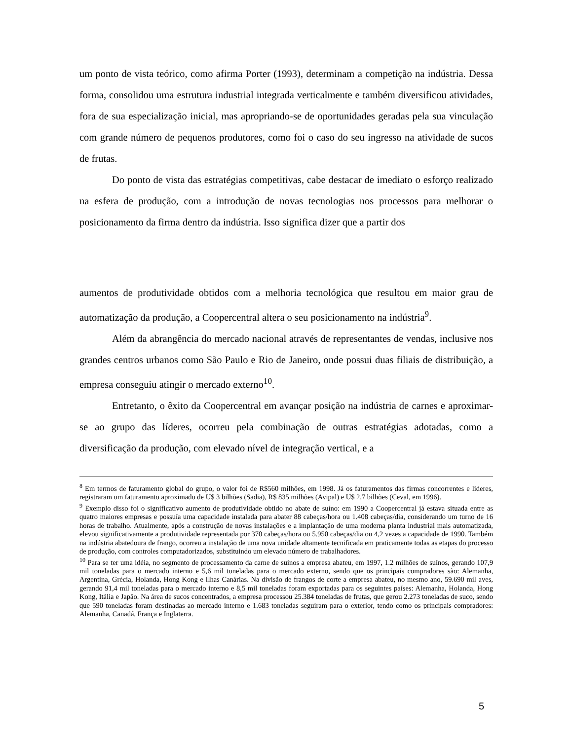um ponto de vista teórico, como afirma Porter (1993), determinam a competição na indústria. Dessa forma, consolidou uma estrutura industrial integrada verticalmente e também diversificou atividades, fora de sua especialização inicial, mas apropriando-se de oportunidades geradas pela sua vinculação com grande número de pequenos produtores, como foi o caso do seu ingresso na atividade de sucos de frutas.
Do ponto de vista das estratégias competitivas, cabe destacar de imediato o esforço realizado na esfera de produção, com a introdução de novas tecnologias nos processos para melhorar o posicionamento da firma dentro da indústria. Isso significa dizer que a partir dos
aumentos de produtividade obtidos com a melhoria tecnológica que resultou em maior grau de automatização da produção, a Coopercentral altera o seu posicionamento na indústria<sup>9</sup>.
Além da abrangência do mercado nacional através de representantes de vendas, inclusive nos grandes centros urbanos como São Paulo e Rio de Janeiro, onde possui duas filiais de distribuição, a empresa conseguiu atingir o mercado externo<sup>10</sup>.
Entretanto, o êxito da Coopercentral em avançar posição na indústria de carnes e aproximar-se ao grupo das líderes, ocorreu pela combinação de outras estratégias adotadas, como a diversificação da produção, com elevado nível de integração vertical, e a
<sup>8</sup> Em termos de faturamento global do grupo, o valor foi de R$560 milhões, em 1998. Já os faturamentos das firmas concorrentes e líderes, registraram um faturamento aproximado de U$ 3 bilhões (Sadia), R$ 835 milhões (Avipal) e U$ 2,7 bilhões (Ceval, em 1996).
<sup>9</sup> Exemplo disso foi o significativo aumento de produtividade obtido no abate de suíno: em 1990 a Coopercentral já estava situada entre as quatro maiores empresas e possuía uma capacidade instalada para abater 88 cabeças/hora ou 1.408 cabeças/dia, considerando um turno de 16 horas de trabalho. Atualmente, após a construção de novas instalações e a implantação de uma moderna planta industrial mais automatizada, elevou significativamente a produtividade representada por 370 cabeças/hora ou 5.950 cabeças/dia ou 4,2 vezes a capacidade de 1990. Também na indústria abatedoura de frango, ocorreu a instalação de uma nova unidade altamente tecnificada em praticamente todas as etapas do processo de produção, com controles computadorizados, substituindo um elevado número de trabalhadores.
<sup>10</sup> Para se ter uma idéia, no segmento de processamento da carne de suínos a empresa abateu, em 1997, 1.2 milhões de suínos, gerando 107,9 mil toneladas para o mercado interno e 5,6 mil toneladas para o mercado externo, sendo que os principais compradores são: Alemanha, Argentina, Grécia, Holanda, Hong Kong e Ilhas Canárias. Na divisão de frangos de corte a empresa abateu, no mesmo ano, 59.690 mil aves, gerando 91,4 mil toneladas para o mercado interno e 8,5 mil toneladas foram exportadas para os seguintes países: Alemanha, Holanda, Hong Kong, Itália e Japão. Na área de sucos concentrados, a empresa processou 25.384 toneladas de frutas, que gerou 2.273 toneladas de suco, sendo que 590 toneladas foram destinadas ao mercado interno e 1.683 toneladas seguiram para o exterior, tendo como os principais compradores: Alemanha, Canadá, França e Inglaterra.
5